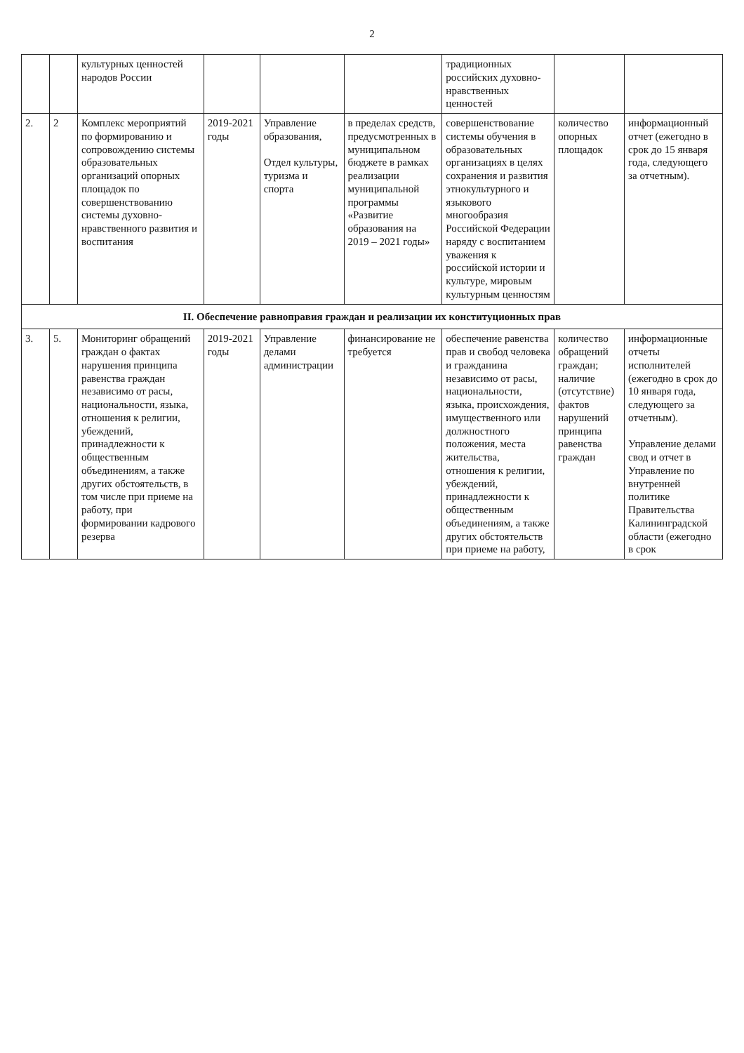2
| | | культурных ценностей народов России | | | | традиционных российских духовно-нравственных ценностей | | |
| 2. | 2 | Комплекс мероприятий по формированию и сопровождению системы образовательных организаций опорных площадок по совершенствованию системы духовно-нравственного развития и воспитания | 2019-2021 годы | Управление образования, Отдел культуры, туризма и спорта | в пределах средств, предусмотренных в муниципальном бюджете в рамках реализации муниципальной программы «Развитие образования на 2019 – 2021 годы» | совершенствование системы обучения в образовательных организациях в целях сохранения и развития этнокультурного и языкового многообразия Российской Федерации наряду с воспитанием уважения к российской истории и культуре, мировым культурным ценностям | количество опорных площадок | информационный отчет (ежегодно в срок до 15 января года, следующего за отчетным). |
| II. Обеспечение равноправия граждан и реализации их конституционных прав | | | | | | | | |
| 3. | 5. | Мониторинг обращений граждан о фактах нарушения принципа равенства граждан независимо от расы, национальности, языка, отношения к религии, убеждений, принадлежности к общественным объединениям, а также других обстоятельств, в том числе при приеме на работу, при формировании кадрового резерва | 2019-2021 годы | Управление делами администрации | финансирование не требуется | обеспечение равенства прав и свобод человека и гражданина независимо от расы, национальности, языка, происхождения, имущественного или должностного положения, места жительства, отношения к религии, убеждений, принадлежности к общественным объединениям, а также других обстоятельств при приеме на работу, | количество обращений граждан; наличие (отсутствие) фактов нарушений принципа равенства граждан | информационные отчеты исполнителей (ежегодно в срок до 10 января года, следующего за отчетным). Управление делами свод и отчет в Управление по внутренней политике Правительства Калининградской области (ежегодно в срок |